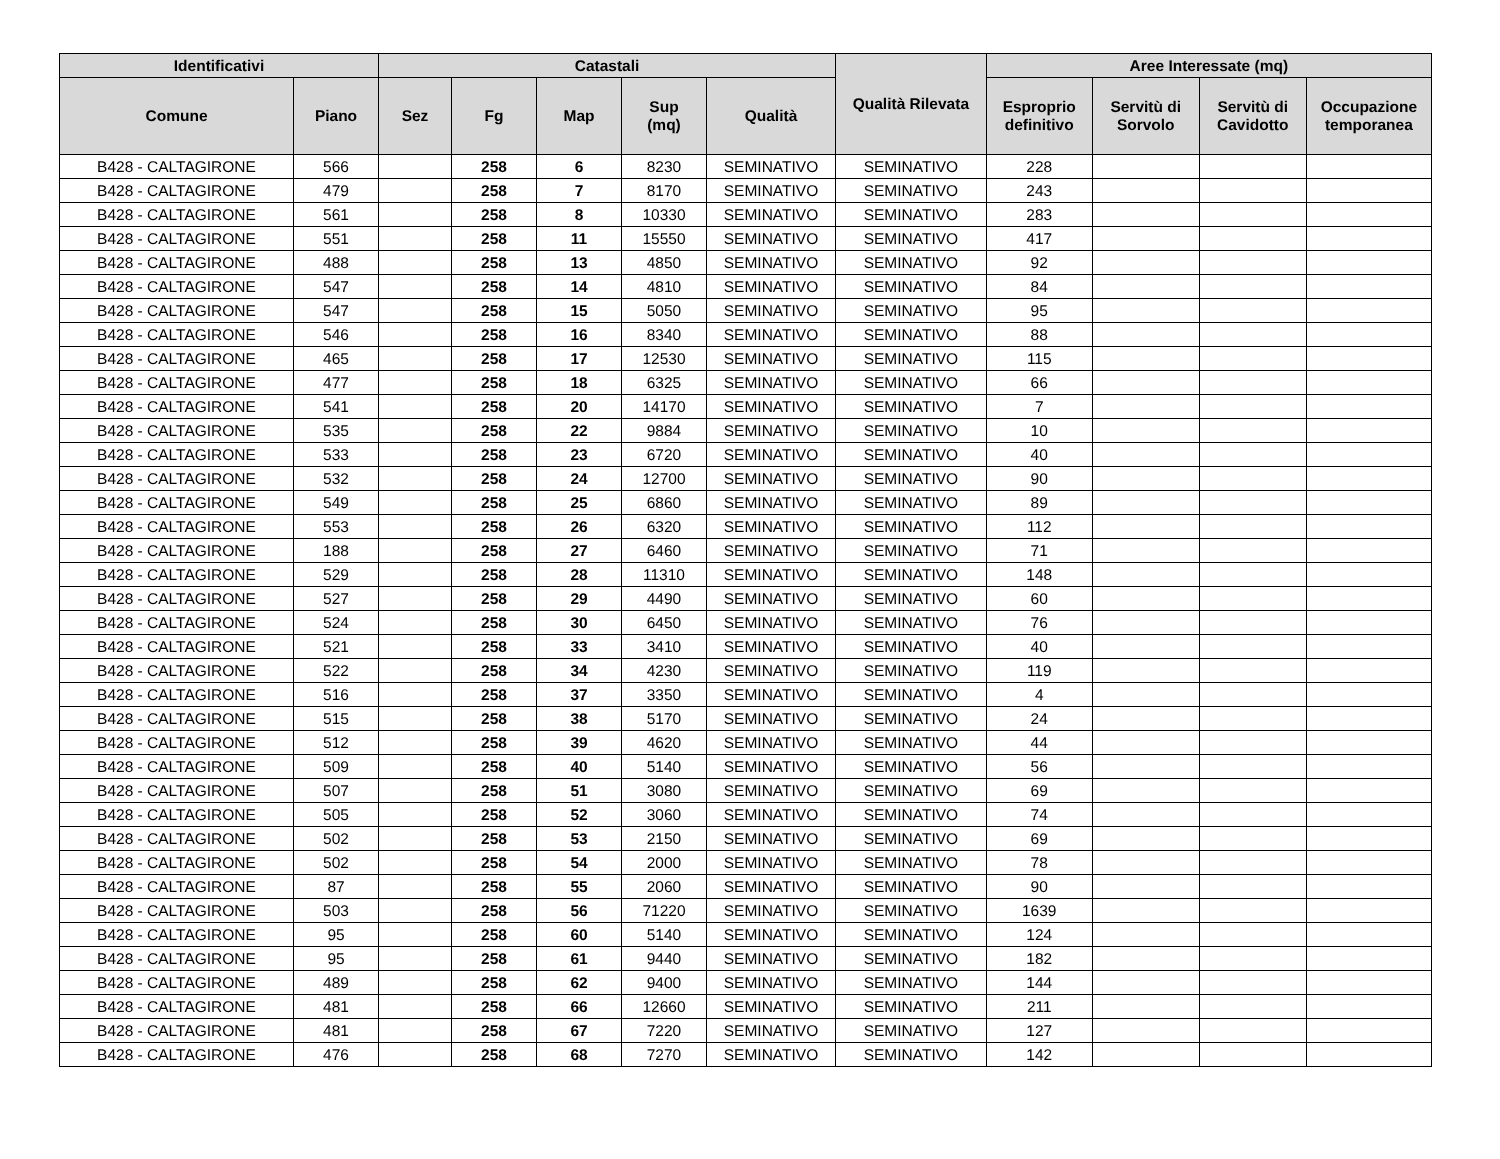| Identificativi | | Catastali | | | | | Qualità Rilevata | Aree Interessate (mq) | | | |
| --- | --- | --- | --- | --- | --- | --- | --- | --- | --- | --- | --- |
| Comune | Piano | Sez | Fg | Map | Sup (mq) | Qualità | | Esproprio definitivo | Servitù di Sorvolo | Servitù di Cavidotto | Occupazione temporanea |
| B428 - CALTAGIRONE | 566 | | 258 | 6 | 8230 | SEMINATIVO | SEMINATIVO | 228 | | | |
| B428 - CALTAGIRONE | 479 | | 258 | 7 | 8170 | SEMINATIVO | SEMINATIVO | 243 | | | |
| B428 - CALTAGIRONE | 561 | | 258 | 8 | 10330 | SEMINATIVO | SEMINATIVO | 283 | | | |
| B428 - CALTAGIRONE | 551 | | 258 | 11 | 15550 | SEMINATIVO | SEMINATIVO | 417 | | | |
| B428 - CALTAGIRONE | 488 | | 258 | 13 | 4850 | SEMINATIVO | SEMINATIVO | 92 | | | |
| B428 - CALTAGIRONE | 547 | | 258 | 14 | 4810 | SEMINATIVO | SEMINATIVO | 84 | | | |
| B428 - CALTAGIRONE | 547 | | 258 | 15 | 5050 | SEMINATIVO | SEMINATIVO | 95 | | | |
| B428 - CALTAGIRONE | 546 | | 258 | 16 | 8340 | SEMINATIVO | SEMINATIVO | 88 | | | |
| B428 - CALTAGIRONE | 465 | | 258 | 17 | 12530 | SEMINATIVO | SEMINATIVO | 115 | | | |
| B428 - CALTAGIRONE | 477 | | 258 | 18 | 6325 | SEMINATIVO | SEMINATIVO | 66 | | | |
| B428 - CALTAGIRONE | 541 | | 258 | 20 | 14170 | SEMINATIVO | SEMINATIVO | 7 | | | |
| B428 - CALTAGIRONE | 535 | | 258 | 22 | 9884 | SEMINATIVO | SEMINATIVO | 10 | | | |
| B428 - CALTAGIRONE | 533 | | 258 | 23 | 6720 | SEMINATIVO | SEMINATIVO | 40 | | | |
| B428 - CALTAGIRONE | 532 | | 258 | 24 | 12700 | SEMINATIVO | SEMINATIVO | 90 | | | |
| B428 - CALTAGIRONE | 549 | | 258 | 25 | 6860 | SEMINATIVO | SEMINATIVO | 89 | | | |
| B428 - CALTAGIRONE | 553 | | 258 | 26 | 6320 | SEMINATIVO | SEMINATIVO | 112 | | | |
| B428 - CALTAGIRONE | 188 | | 258 | 27 | 6460 | SEMINATIVO | SEMINATIVO | 71 | | | |
| B428 - CALTAGIRONE | 529 | | 258 | 28 | 11310 | SEMINATIVO | SEMINATIVO | 148 | | | |
| B428 - CALTAGIRONE | 527 | | 258 | 29 | 4490 | SEMINATIVO | SEMINATIVO | 60 | | | |
| B428 - CALTAGIRONE | 524 | | 258 | 30 | 6450 | SEMINATIVO | SEMINATIVO | 76 | | | |
| B428 - CALTAGIRONE | 521 | | 258 | 33 | 3410 | SEMINATIVO | SEMINATIVO | 40 | | | |
| B428 - CALTAGIRONE | 522 | | 258 | 34 | 4230 | SEMINATIVO | SEMINATIVO | 119 | | | |
| B428 - CALTAGIRONE | 516 | | 258 | 37 | 3350 | SEMINATIVO | SEMINATIVO | 4 | | | |
| B428 - CALTAGIRONE | 515 | | 258 | 38 | 5170 | SEMINATIVO | SEMINATIVO | 24 | | | |
| B428 - CALTAGIRONE | 512 | | 258 | 39 | 4620 | SEMINATIVO | SEMINATIVO | 44 | | | |
| B428 - CALTAGIRONE | 509 | | 258 | 40 | 5140 | SEMINATIVO | SEMINATIVO | 56 | | | |
| B428 - CALTAGIRONE | 507 | | 258 | 51 | 3080 | SEMINATIVO | SEMINATIVO | 69 | | | |
| B428 - CALTAGIRONE | 505 | | 258 | 52 | 3060 | SEMINATIVO | SEMINATIVO | 74 | | | |
| B428 - CALTAGIRONE | 502 | | 258 | 53 | 2150 | SEMINATIVO | SEMINATIVO | 69 | | | |
| B428 - CALTAGIRONE | 502 | | 258 | 54 | 2000 | SEMINATIVO | SEMINATIVO | 78 | | | |
| B428 - CALTAGIRONE | 87 | | 258 | 55 | 2060 | SEMINATIVO | SEMINATIVO | 90 | | | |
| B428 - CALTAGIRONE | 503 | | 258 | 56 | 71220 | SEMINATIVO | SEMINATIVO | 1639 | | | |
| B428 - CALTAGIRONE | 95 | | 258 | 60 | 5140 | SEMINATIVO | SEMINATIVO | 124 | | | |
| B428 - CALTAGIRONE | 95 | | 258 | 61 | 9440 | SEMINATIVO | SEMINATIVO | 182 | | | |
| B428 - CALTAGIRONE | 489 | | 258 | 62 | 9400 | SEMINATIVO | SEMINATIVO | 144 | | | |
| B428 - CALTAGIRONE | 481 | | 258 | 66 | 12660 | SEMINATIVO | SEMINATIVO | 211 | | | |
| B428 - CALTAGIRONE | 481 | | 258 | 67 | 7220 | SEMINATIVO | SEMINATIVO | 127 | | | |
| B428 - CALTAGIRONE | 476 | | 258 | 68 | 7270 | SEMINATIVO | SEMINATIVO | 142 | | | |